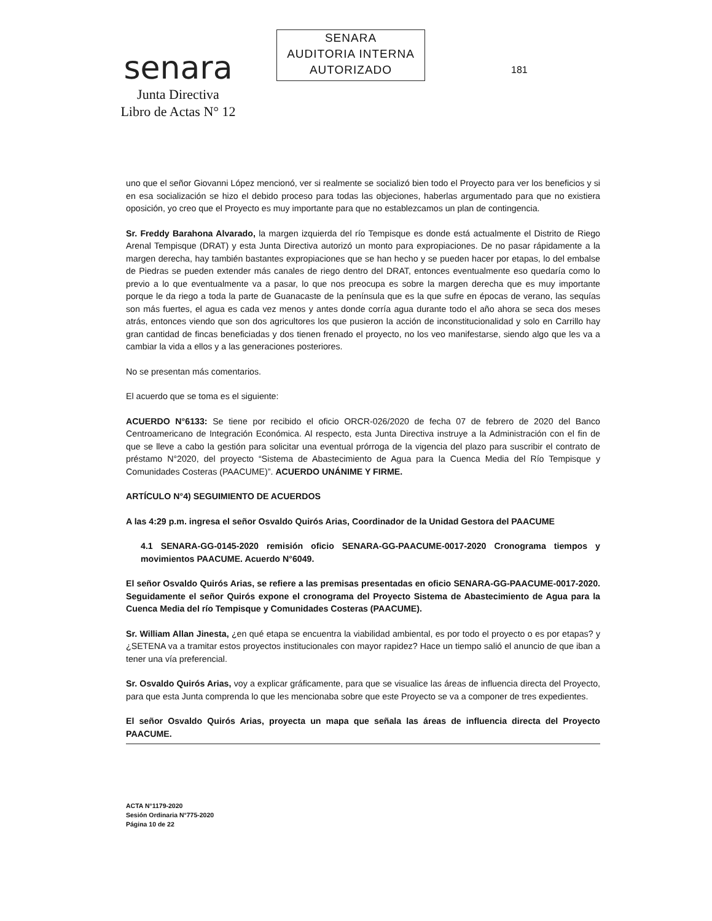senara
Junta Directiva
Libro de Actas N° 12
SENARA
AUDITORIA INTERNA
AUTORIZADO
181
uno que el señor Giovanni López mencionó, ver si realmente se socializó bien todo el Proyecto para ver los beneficios y si en esa socialización se hizo el debido proceso para todas las objeciones, haberlas argumentado para que no existiera oposición, yo creo que el Proyecto es muy importante para que no establezcamos un plan de contingencia.
Sr. Freddy Barahona Alvarado, la margen izquierda del río Tempisque es donde está actualmente el Distrito de Riego Arenal Tempisque (DRAT) y esta Junta Directiva autorizó un monto para expropiaciones. De no pasar rápidamente a la margen derecha, hay también bastantes expropiaciones que se han hecho y se pueden hacer por etapas, lo del embalse de Piedras se pueden extender más canales de riego dentro del DRAT, entonces eventualmente eso quedaría como lo previo a lo que eventualmente va a pasar, lo que nos preocupa es sobre la margen derecha que es muy importante porque le da riego a toda la parte de Guanacaste de la península que es la que sufre en épocas de verano, las sequías son más fuertes, el agua es cada vez menos y antes donde corría agua durante todo el año ahora se seca dos meses atrás, entonces viendo que son dos agricultores los que pusieron la acción de inconstitucionalidad y solo en Carrillo hay gran cantidad de fincas beneficiadas y dos tienen frenado el proyecto, no los veo manifestarse, siendo algo que les va a cambiar la vida a ellos y a las generaciones posteriores.
No se presentan más comentarios.
El acuerdo que se toma es el siguiente:
ACUERDO N°6133: Se tiene por recibido el oficio ORCR-026/2020 de fecha 07 de febrero de 2020 del Banco Centroamericano de Integración Económica. Al respecto, esta Junta Directiva instruye a la Administración con el fin de que se lleve a cabo la gestión para solicitar una eventual prórroga de la vigencia del plazo para suscribir el contrato de préstamo N°2020, del proyecto “Sistema de Abastecimiento de Agua para la Cuenca Media del Río Tempisque y Comunidades Costeras (PAACUME)”. ACUERDO UNÁNIME Y FIRME.
ARTÍCULO N°4) SEGUIMIENTO DE ACUERDOS
A las 4:29 p.m. ingresa el señor Osvaldo Quirós Arias, Coordinador de la Unidad Gestora del PAACUME
4.1 SENARA-GG-0145-2020 remisión oficio SENARA-GG-PAACUME-0017-2020 Cronograma tiempos y movimientos PAACUME. Acuerdo N°6049.
El señor Osvaldo Quirós Arias, se refiere a las premisas presentadas en oficio SENARA-GG-PAACUME-0017-2020. Seguidamente el señor Quirós expone el cronograma del Proyecto Sistema de Abastecimiento de Agua para la Cuenca Media del río Tempisque y Comunidades Costeras (PAACUME).
Sr. William Allan Jinesta, ¿en qué etapa se encuentra la viabilidad ambiental, es por todo el proyecto o es por etapas? y ¿SETENA va a tramitar estos proyectos institucionales con mayor rapidez? Hace un tiempo salió el anuncio de que iban a tener una vía preferencial.
Sr. Osvaldo Quirós Arias, voy a explicar gráficamente, para que se visualice las áreas de influencia directa del Proyecto, para que esta Junta comprenda lo que les mencionaba sobre que este Proyecto se va a componer de tres expedientes.
El señor Osvaldo Quirós Arias, proyecta un mapa que señala las áreas de influencia directa del Proyecto PAACUME.
ACTA N°1179-2020
Sesión Ordinaria N°775-2020
Página 10 de 22